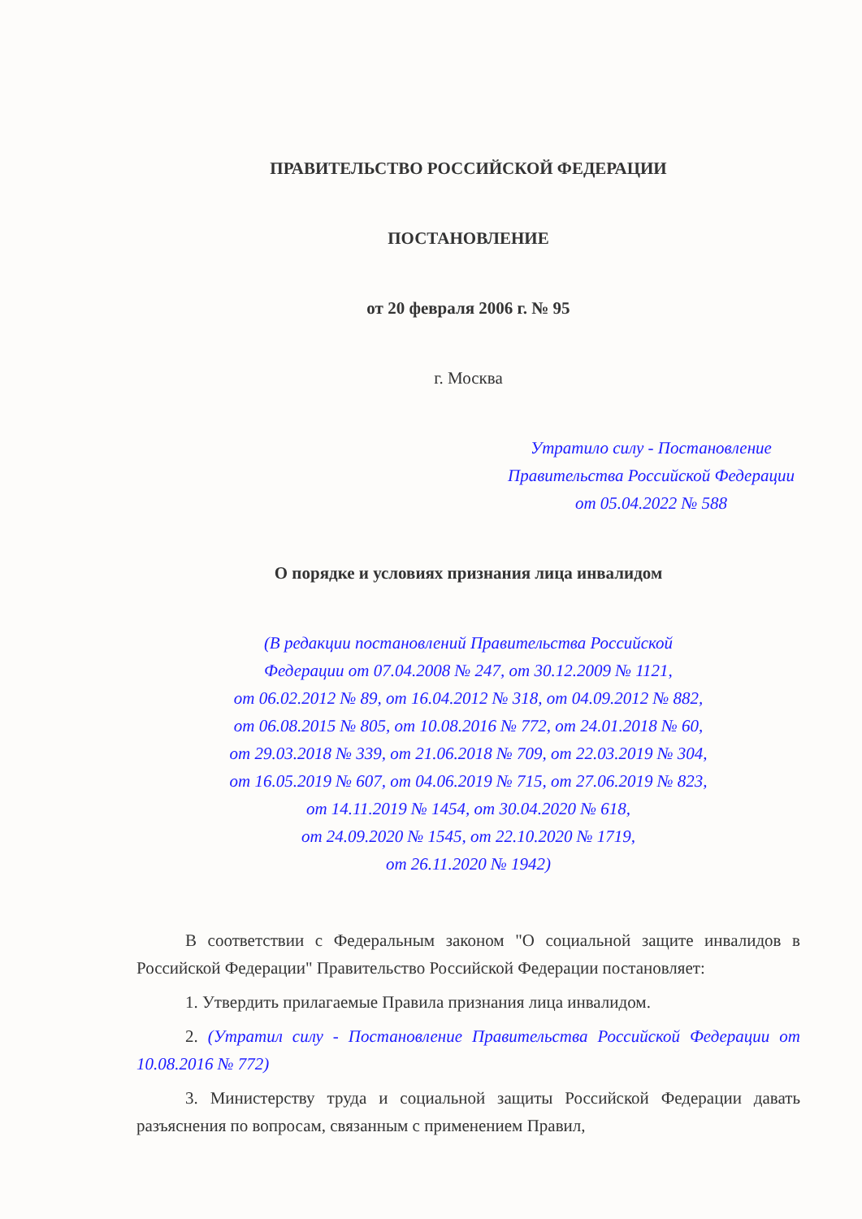ПРАВИТЕЛЬСТВО РОССИЙСКОЙ ФЕДЕРАЦИИ
ПОСТАНОВЛЕНИЕ
от 20 февраля 2006 г. № 95
г. Москва
Утратило силу - Постановление Правительства Российской Федерации от 05.04.2022 № 588
О порядке и условиях признания лица инвалидом
(В редакции постановлений Правительства Российской
Федерации от 07.04.2008 № 247, от 30.12.2009 № 1121,
от 06.02.2012 № 89, от 16.04.2012 № 318, от 04.09.2012 № 882,
от 06.08.2015 № 805, от 10.08.2016 № 772, от 24.01.2018 № 60,
от 29.03.2018 № 339, от 21.06.2018 № 709, от 22.03.2019 № 304,
от 16.05.2019 № 607, от 04.06.2019 № 715, от 27.06.2019 № 823,
от 14.11.2019 № 1454, от 30.04.2020 № 618,
от 24.09.2020 № 1545, от 22.10.2020 № 1719,
от 26.11.2020 № 1942)
В соответствии с Федеральным законом "О социальной защите инвалидов в Российской Федерации" Правительство Российской Федерации постановляет:
1. Утвердить прилагаемые Правила признания лица инвалидом.
2. (Утратил силу - Постановление Правительства Российской Федерации от 10.08.2016 № 772)
3. Министерству труда и социальной защиты Российской Федерации давать разъяснения по вопросам, связанным с применением Правил,